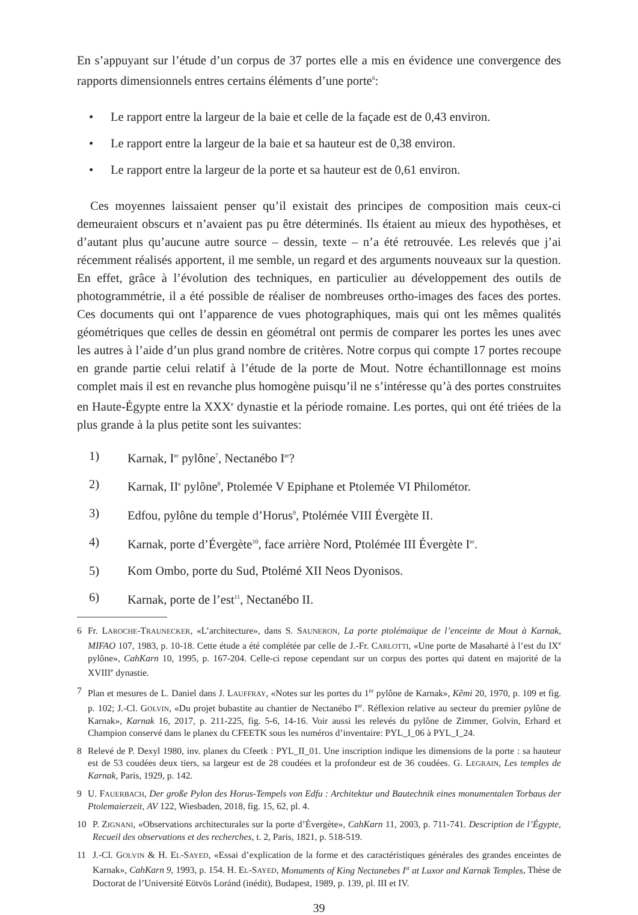En s’appuyant sur l’étude d’un corpus de 37 portes elle a mis en évidence une convergence des rapports dimensionnels entres certains éléments d’une porte<sup>6</sup>:
• Le rapport entre la largeur de la baie et celle de la façade est de 0,43 environ.
• Le rapport entre la largeur de la baie et sa hauteur est de 0,38 environ.
• Le rapport entre la largeur de la porte et sa hauteur est de 0,61 environ.
Ces moyennes laissaient penser qu’il existait des principes de composition mais ceux-ci demeuraient obscurs et n’avaient pas pu être déterminés. Ils étaient au mieux des hypothèses, et d’autant plus qu’aucune autre source – dessin, texte – n’a été retrouvée. Les relevés que j’ai récemment réalisés apportent, il me semble, un regard et des arguments nouveaux sur la question. En effet, grâce à l’évolution des techniques, en particulier au développement des outils de photogrammétrie, il a été possible de réaliser de nombreuses ortho-images des faces des portes. Ces documents qui ont l’apparence de vues photographiques, mais qui ont les mêmes qualités géométriques que celles de dessin en géométral ont permis de comparer les portes les unes avec les autres à l’aide d’un plus grand nombre de critères. Notre corpus qui compte 17 portes recoupe en grande partie celui relatif à l’étude de la porte de Mout. Notre échantillonnage est moins complet mais il est en revanche plus homogène puisqu’il ne s’intéresse qu’à des portes construites en Haute-Égypte entre la XXX<sup>e</sup> dynastie et la période romaine. Les portes, qui ont été triées de la plus grande à la plus petite sont les suivantes:
1) Karnak, I<sup>er</sup> pylône<sup>7</sup>, Nectanébo I<sup>er</sup>?
2) Karnak, II<sup>e</sup> pylône<sup>8</sup>, Ptolemée V Epiphane et Ptolemée VI Philométor.
3) Edfou, pylône du temple d’Horus<sup>9</sup>, Ptolémée VIII Évergète II.
4) Karnak, porte d’Évergète<sup>10</sup>, face arrière Nord, Ptolémée III Évergète I<sup>er</sup>.
5) Kom Ombo, porte du Sud, Ptolémé XII Neos Dyonisos.
6) Karnak, porte de l’est<sup>11</sup>, Nectanébo II.
6 Fr. LAROCHE-TRAUNECKER, «L’architecture», dans S. SAUNERON, La porte ptolémaïque de l’enceinte de Mout à Karnak, MIFAO 107, 1983, p. 10-18. Cette étude a été complétée par celle de J.-Fr. CARLOTTI, «Une porte de Masaharté à l’est du IX<sup>e</sup> pylône», CahKarn 10, 1995, p. 167-204. Celle-ci repose cependant sur un corpus des portes qui datent en majorité de la XVIII<sup>e</sup> dynastie.
7 Plan et mesures de L. Daniel dans J. LAUFFRAY, «Notes sur les portes du 1<sup>er</sup> pylône de Karnak», Kêmi 20, 1970, p. 109 et fig. p. 102; J.-Cl. GOLVIN, «Du projet bubastite au chantier de Nectanébo I<sup>er</sup>. Réflexion relative au secteur du premier pylône de Karnak», Karnak 16, 2017, p. 211-225, fig. 5-6, 14-16. Voir aussi les relevés du pylône de Zimmer, Golvin, Erhard et Champion conservé dans le planex du CFEETK sous les numéros d’inventaire: PYL_I_06 à PYL_I_24.
8 Relevé de P. Dexyl 1980, inv. planex du Cfeetk : PYL_II_01. Une inscription indique les dimensions de la porte : sa hauteur est de 53 coudées deux tiers, sa largeur est de 28 coudées et la profondeur est de 36 coudées. G. LEGRAIN, Les temples de Karnak, Paris, 1929, p. 142.
9 U. FAUERBACH, Der große Pylon des Horus-Tempels von Edfu : Architektur und Bautechnik eines monumentalen Torbaus der Ptolemaierzeit, AV 122, Wiesbaden, 2018, fig. 15, 62, pl. 4.
10 P. ZIGNANI, «Observations architecturales sur la porte d’Évergète», CahKarn 11, 2003, p. 711-741. Description de l’Égypte, Recueil des observations et des recherches, t. 2, Paris, 1821, p. 518-519.
11 J.-Cl. GOLVIN & H. EL-SAYED, «Essai d’explication de la forme et des caractéristiques générales des grandes enceintes de Karnak», CahKarn 9, 1993, p. 154. H. EL-SAYED, Monuments of King Nectanebes I<sup>st</sup> at Luxor and Karnak Temples, Thèse de Doctorat de l’Université Eötvös Loránd (inédit), Budapest, 1989, p. 139, pl. III et IV.
39